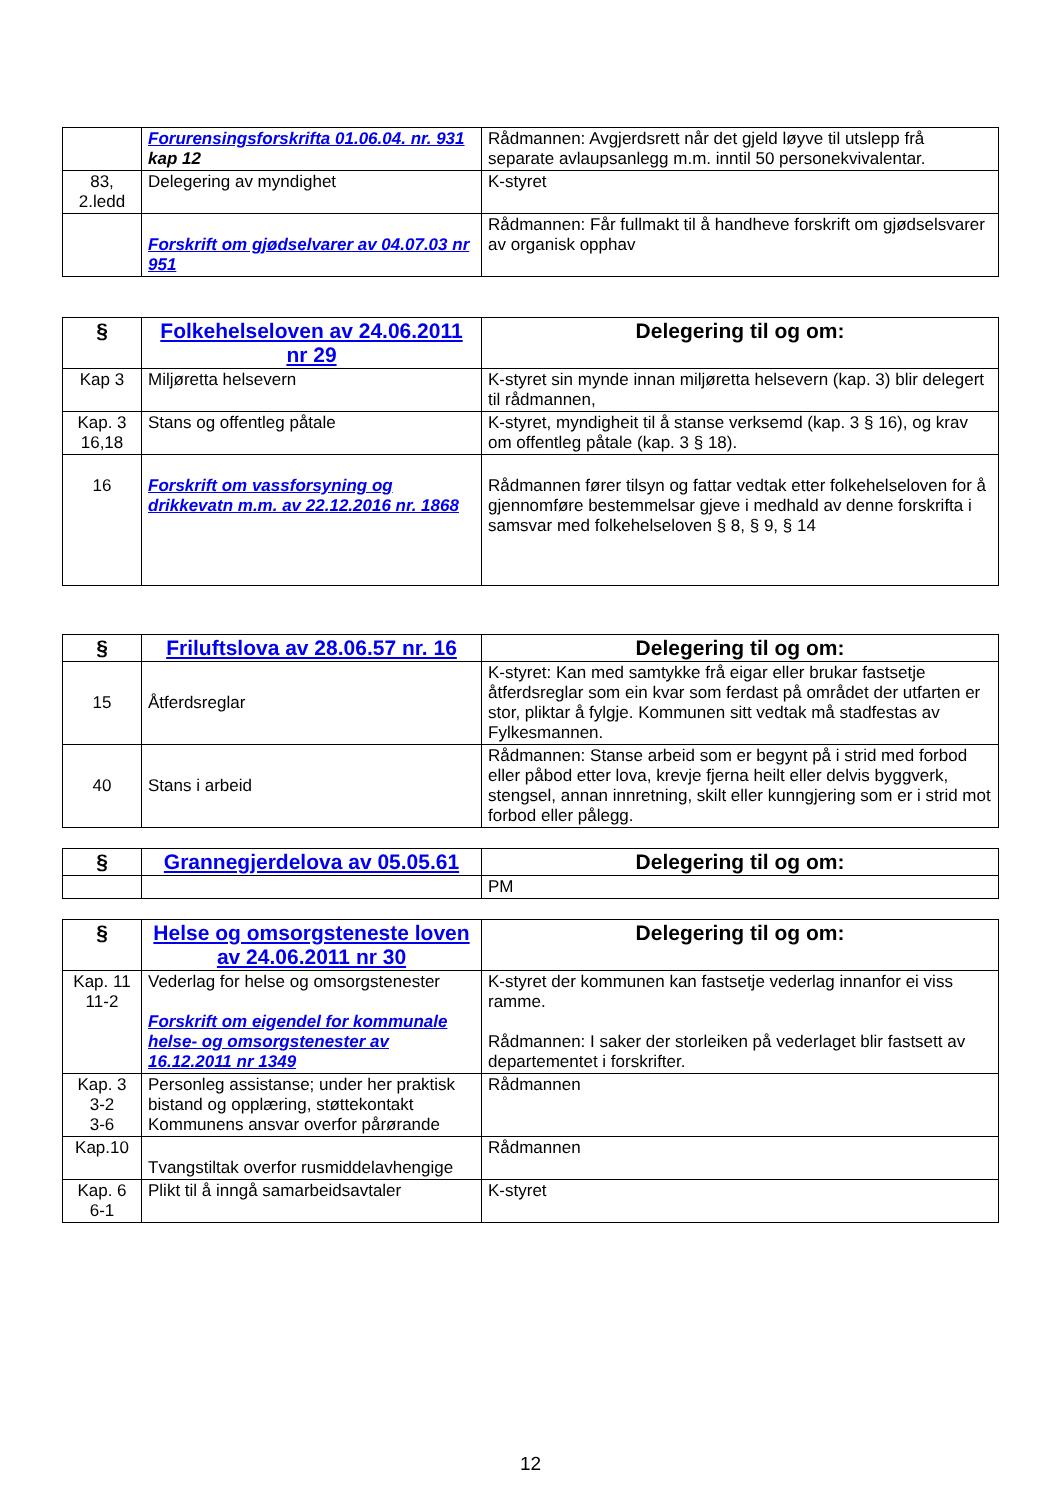| | Forurensingsforskrifta 01.06.04. nr. 931 kap 12 | Rådmannen: Avgjerdsrett når det gjeld løyve til utslepp frå separate avlaupsanlegg m.m. inntil 50 personekvivalentar. |
| 83, 2.ledd | Delegering av myndighet | K-styret |
| | Forskrift om gjødselvarer av 04.07.03 nr 951 | Rådmannen: Får fullmakt til å handheve forskrift om gjødselsvarer av organisk opphav |
| § | Folkehelseloven av 24.06.2011 nr 29 | Delegering til og om: |
| --- | --- | --- |
| Kap 3 | Miljøretta helsevern | K-styret sin mynde innan miljøretta helsevern (kap. 3) blir delegert til rådmannen, |
| Kap. 3 16,18 | Stans og offentleg påtale | K-styret, myndigheit til å stanse verksemd (kap. 3 § 16), og krav om offentleg påtale (kap. 3 § 18). |
| 16 | Forskrift om vassforsyning og drikkevatn m.m. av 22.12.2016 nr. 1868 | Rådmannen fører tilsyn og fattar vedtak etter folkehelseloven for å gjennomføre bestemmelsar gjeve i medhald av denne forskrifta i samsvar med folkehelseloven § 8, § 9, § 14 |
| § | Friluftslova av 28.06.57 nr. 16 | Delegering til og om: |
| --- | --- | --- |
| 15 | Åtferdsreglar | K-styret: Kan med samtykke frå eigar eller brukar fastsetje åtferdsreglar som ein kvar som ferdast på området der utfarten er stor, pliktar å fylgje. Kommunen sitt vedtak må stadfestas av Fylkesmannen. |
| 40 | Stans i arbeid | Rådmannen: Stanse arbeid som er begynt på i strid med forbod eller påbod etter lova, krevje fjerna heilt eller delvis byggverk, stengsel, annan innretning, skilt eller kunngjering som er i strid mot forbod eller pålegg. |
| § | Grannegjerdelova av 05.05.61 | Delegering til og om: |
| --- | --- | --- |
| | | PM |
| § | Helse og omsorgsteneste loven av 24.06.2011 nr 30 | Delegering til og om: |
| --- | --- | --- |
| Kap. 11 11-2 | Vederlag for helse og omsorgstenester Forskrift om eigendel for kommunale helse- og omsorgstenester av 16.12.2011 nr 1349 | K-styret der kommunen kan fastsetje vederlag innanfor ei viss ramme. Rådmannen: I saker der storleiken på vederlaget blir fastsett av departementet i forskrifter. |
| Kap. 3 3-2 3-6 | Personleg assistanse; under her praktisk bistand og opplæring, støttekontakt Kommunens ansvar overfor pårørande | Rådmannen |
| Kap.10 | Tvangstiltak overfor rusmiddelavhengige | Rådmannen |
| Kap. 6 6-1 | Plikt til å inngå samarbeidsavtaler | K-styret |
12